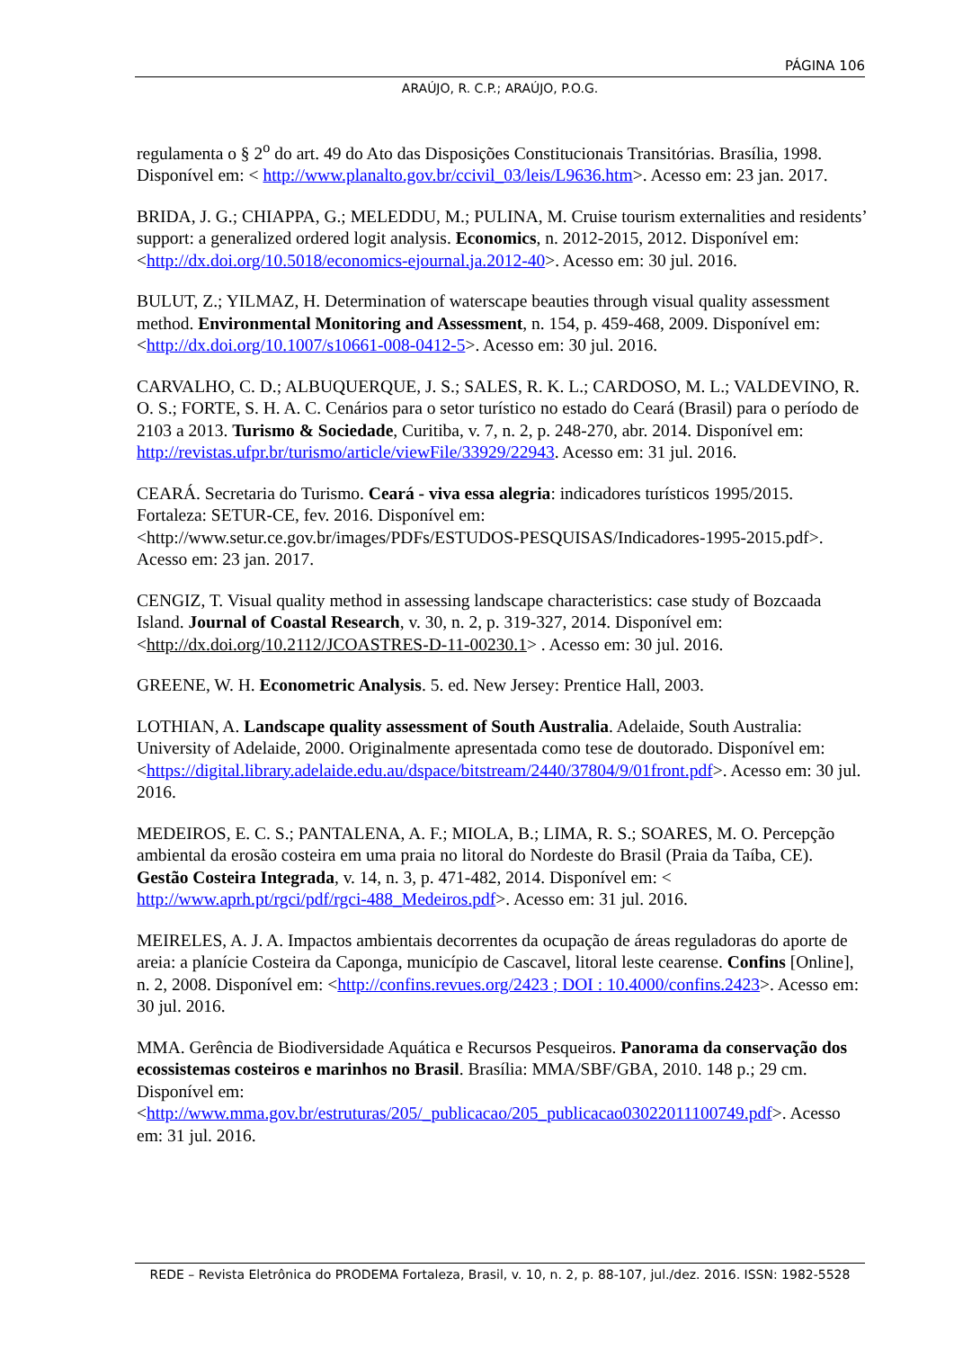PÁGINA 106
ARAÚJO, R. C.P.; ARAÚJO, P.O.G.
regulamenta o § 2<sup>o</sup> do art. 49 do Ato das Disposições Constitucionais Transitórias. Brasília, 1998. Disponível em: < http://www.planalto.gov.br/ccivil_03/leis/L9636.htm>. Acesso em: 23 jan. 2017.
BRIDA, J. G.; CHIAPPA, G.; MELEDDU, M.; PULINA, M. Cruise tourism externalities and residents’ support: a generalized ordered logit analysis. Economics, n. 2012-2015, 2012. Disponível em: <http://dx.doi.org/10.5018/economics-ejournal.ja.2012-40>. Acesso em: 30 jul. 2016.
BULUT, Z.; YILMAZ, H. Determination of waterscape beauties through visual quality assessment method. Environmental Monitoring and Assessment, n. 154, p. 459-468, 2009. Disponível em: <http://dx.doi.org/10.1007/s10661-008-0412-5>. Acesso em: 30 jul. 2016.
CARVALHO, C. D.; ALBUQUERQUE, J. S.; SALES, R. K. L.; CARDOSO, M. L.; VALDEVINO, R. O. S.; FORTE, S. H. A. C. Cenários para o setor turístico no estado do Ceará (Brasil) para o período de 2103 a 2013. Turismo & Sociedade, Curitiba, v. 7, n. 2, p. 248-270, abr. 2014. Disponível em: http://revistas.ufpr.br/turismo/article/viewFile/33929/22943. Acesso em: 31 jul. 2016.
CEARÁ. Secretaria do Turismo. Ceará - viva essa alegria: indicadores turísticos 1995/2015. Fortaleza: SETUR-CE, fev. 2016. Disponível em: <http://www.setur.ce.gov.br/images/PDFs/ESTUDOS-PESQUISAS/Indicadores-1995-2015.pdf>. Acesso em: 23 jan. 2017.
CENGIZ, T. Visual quality method in assessing landscape characteristics: case study of Bozcaada Island. Journal of Coastal Research, v. 30, n. 2, p. 319-327, 2014. Disponível em: <http://dx.doi.org/10.2112/JCOASTRES-D-11-00230.1> . Acesso em: 30 jul. 2016.
GREENE, W. H. Econometric Analysis. 5. ed. New Jersey: Prentice Hall, 2003.
LOTHIAN, A. Landscape quality assessment of South Australia. Adelaide, South Australia: University of Adelaide, 2000. Originalmente apresentada como tese de doutorado. Disponível em: <https://digital.library.adelaide.edu.au/dspace/bitstream/2440/37804/9/01front.pdf>. Acesso em: 30 jul. 2016.
MEDEIROS, E. C. S.; PANTALENA, A. F.; MIOLA, B.; LIMA, R. S.; SOARES, M. O. Percepção ambiental da erosão costeira em uma praia no litoral do Nordeste do Brasil (Praia da Taíba, CE). Gestão Costeira Integrada, v. 14, n. 3, p. 471-482, 2014. Disponível em: < http://www.aprh.pt/rgci/pdf/rgci-488_Medeiros.pdf>. Acesso em: 31 jul. 2016.
MEIRELES, A. J. A. Impactos ambientais decorrentes da ocupação de áreas reguladoras do aporte de areia: a planície Costeira da Caponga, município de Cascavel, litoral leste cearense. Confins [Online], n. 2, 2008. Disponível em: <http://confins.revues.org/2423 ; DOI : 10.4000/confins.2423>. Acesso em: 30 jul. 2016.
MMA. Gerência de Biodiversidade Aquática e Recursos Pesqueiros. Panorama da conservação dos ecossistemas costeiros e marinhos no Brasil. Brasília: MMA/SBF/GBA, 2010. 148 p.; 29 cm. Disponível em: <http://www.mma.gov.br/estruturas/205/_publicacao/205_publicacao03022011100749.pdf>. Acesso em: 31 jul. 2016.
REDE – Revista Eletrônica do PRODEMA Fortaleza, Brasil, v. 10, n. 2, p. 88-107, jul./dez. 2016. ISSN: 1982-5528